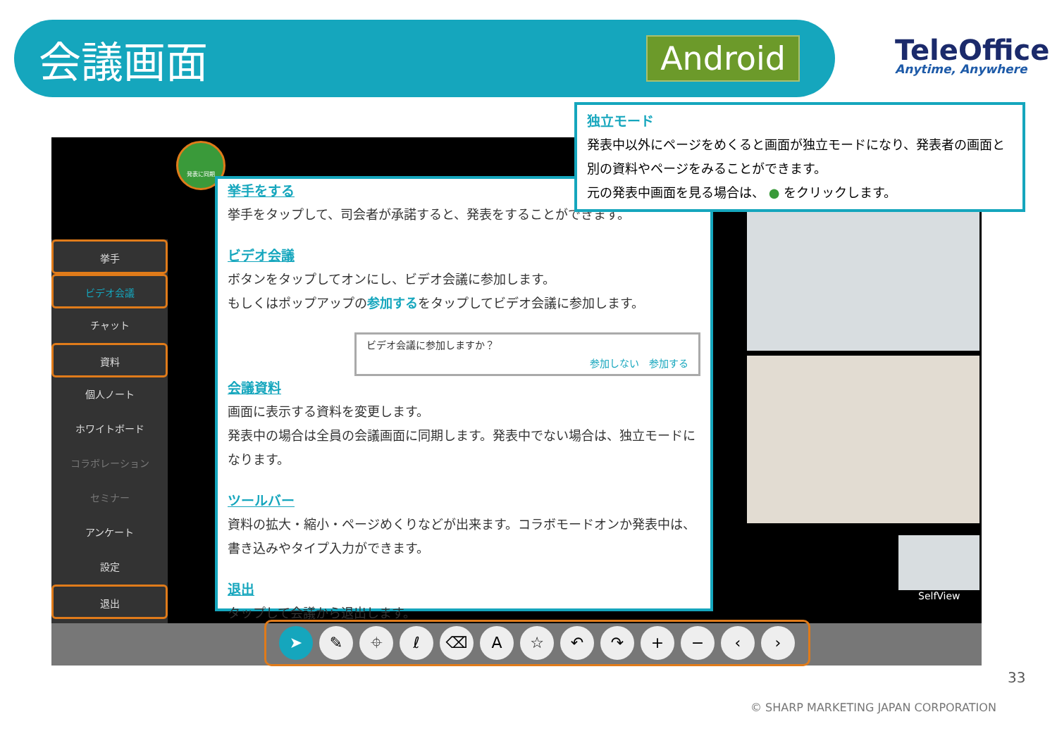会議画面
Android
TeleOffice
Anytime, Anywhere
SelfView
挙手
ビデオ会議
チャット
資料
個人ノート
ホワイトボード
コラボレーション
セミナー
アンケート
設定
退出
➤ ✎ ⌖ ℓ ⌫ A ☆ ↶ ↷ + − ‹ ›
発表に同期
挙手をする
挙手をタップして、司会者が承諾すると、発表をすることができます。
ビデオ会議
ボタンをタップしてオンにし、ビデオ会議に参加します。
もしくはポップアップの参加するをタップしてビデオ会議に参加します。
ビデオ会議に参加しますか？
参加しない　参加する
会議資料
画面に表示する資料を変更します。
発表中の場合は全員の会議画面に同期します。発表中でない場合は、独立モードになります。
ツールバー
資料の拡大・縮小・ページめくりなどが出来ます。コラボモードオンか発表中は、書き込みやタイプ入力ができます。
退出
タップして会議から退出します。
独立モード
発表中以外にページをめくると画面が独立モードになり、発表者の画面と別の資料やページをみることができます。
元の発表中画面を見る場合は、 ● をクリックします。
33
© SHARP MARKETING JAPAN CORPORATION